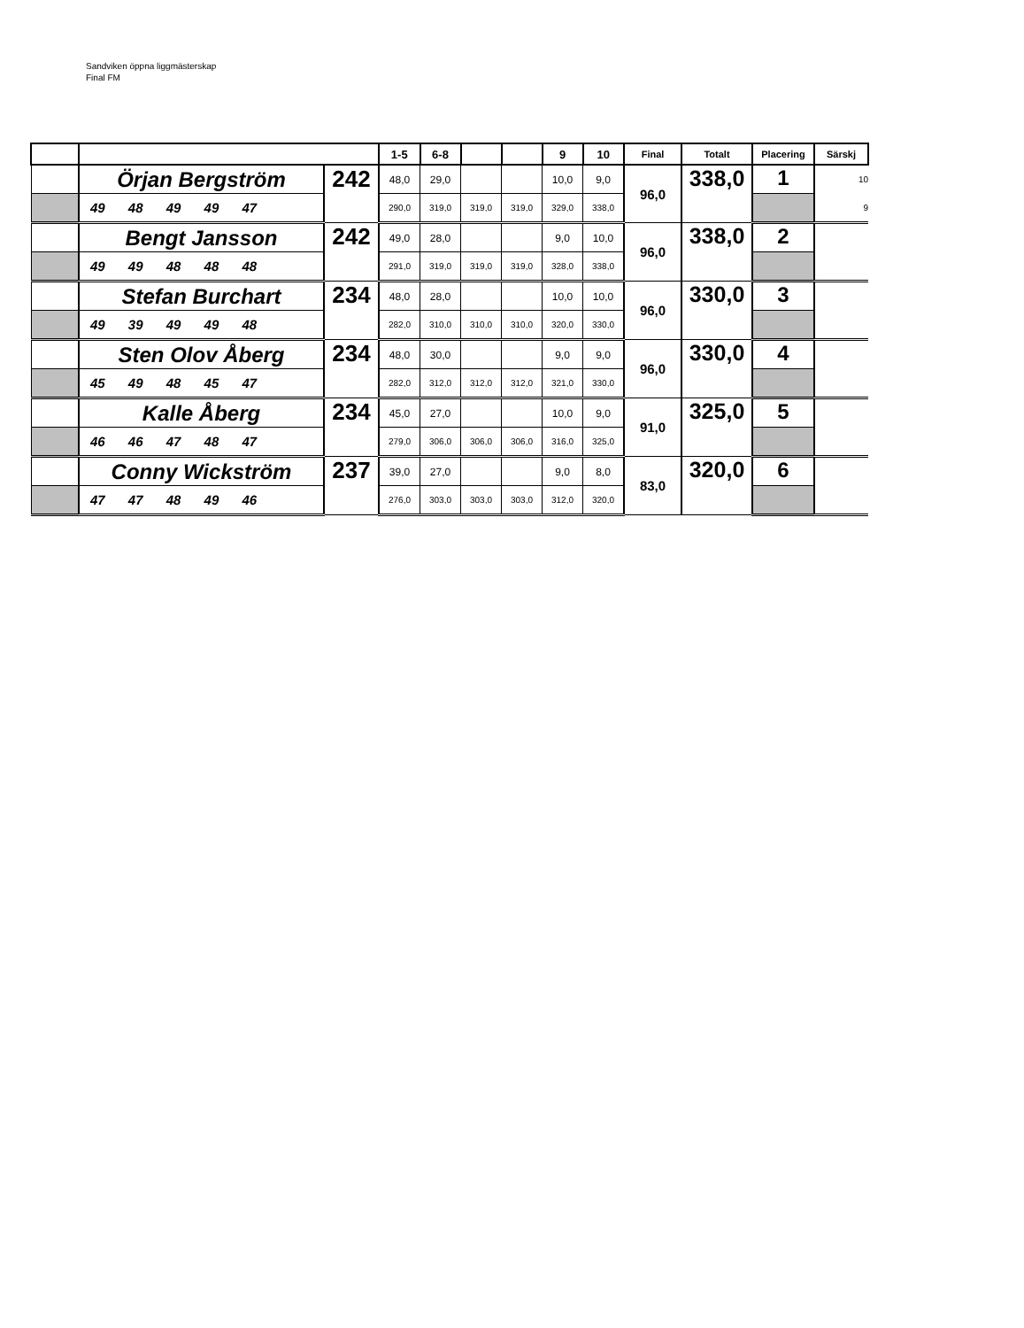Sandviken öppna liggmästerskap
Final FM
| | | | 1-5 | 6-8 | | | 9 | 10 | Final | Totalt | Placering | Särskj |
| --- | --- | --- | --- | --- | --- | --- | --- | --- | --- | --- | --- | --- |
| | Örjan Bergström | 242 | 48,0 | 29,0 | | | 10,0 | 9,0 | 96,0 | 338,0 | 1 | 10 |
| | 49 48 49 49 47 | | 290,0 | 319,0 | 319,0 | 319,0 | 329,0 | 338,0 | | | | 9 |
| | Bengt Jansson | 242 | 49,0 | 28,0 | | | 9,0 | 10,0 | 96,0 | 338,0 | 2 | |
| | 49 49 48 48 48 | | 291,0 | 319,0 | 319,0 | 319,0 | 328,0 | 338,0 | | | | |
| | Stefan Burchart | 234 | 48,0 | 28,0 | | | 10,0 | 10,0 | 96,0 | 330,0 | 3 | |
| | 49 39 49 49 48 | | 282,0 | 310,0 | 310,0 | 310,0 | 320,0 | 330,0 | | | | |
| | Sten Olov Åberg | 234 | 48,0 | 30,0 | | | 9,0 | 9,0 | 96,0 | 330,0 | 4 | |
| | 45 49 48 45 47 | | 282,0 | 312,0 | 312,0 | 312,0 | 321,0 | 330,0 | | | | |
| | Kalle Åberg | 234 | 45,0 | 27,0 | | | 10,0 | 9,0 | 91,0 | 325,0 | 5 | |
| | 46 46 47 48 47 | | 279,0 | 306,0 | 306,0 | 306,0 | 316,0 | 325,0 | | | | |
| | Conny Wickström | 237 | 39,0 | 27,0 | | | 9,0 | 8,0 | 83,0 | 320,0 | 6 | |
| | 47 47 48 49 46 | | 276,0 | 303,0 | 303,0 | 303,0 | 312,0 | 320,0 | | | | |